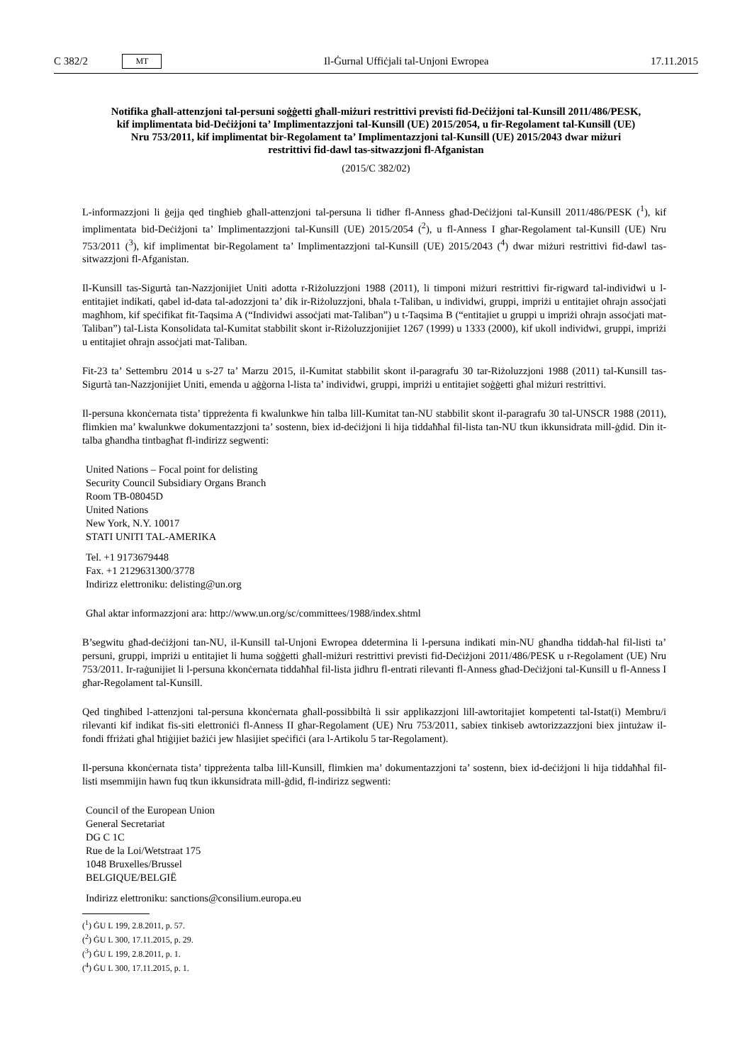C 382/2 MT Il-Ġurnal Uffiċjali tal-Unjoni Ewropea 17.11.2015
Notifika għall-attenzjoni tal-persuni soġġetti għall-miżuri restrittivi previsti fid-Deċiżjoni tal-Kunsill 2011/486/PESK, kif implimentata bid-Deċiżjoni ta’ Implimentazzjoni tal-Kunsill (UE) 2015/2054, u fir-Regolament tal-Kunsill (UE) Nru 753/2011, kif implimentat bir-Regolament ta’ Implimentazzjoni tal-Kunsill (UE) 2015/2043 dwar miżuri restrittivi fid-dawl tas-sitwazzjoni fl-Afganistan
(2015/C 382/02)
L-informazzjoni li ġejja qed tingħieb għall-attenzjoni tal-persuna li tidher fl-Anness għad-Deċiżjoni tal-Kunsill 2011/486/PESK (<sup>1</sup>), kif implimentata bid-Deċiżjoni ta’ Implimentazzjoni tal-Kunsill (UE) 2015/2054 (<sup>2</sup>), u fl-Anness I għar-Regolament tal-Kunsill (UE) Nru 753/2011 (<sup>3</sup>), kif implimentat bir-Regolament ta’ Implimentazzjoni tal-Kunsill (UE) 2015/2043 (<sup>4</sup>) dwar miżuri restrittivi fid-dawl tas-sitwazzjoni fl-Afganistan.
Il-Kunsill tas-Sigurtà tan-Nazzjonijiet Uniti adotta r-Riżoluzzjoni 1988 (2011), li timponi miżuri restrittivi fir-rigward tal-individwi u l-entitajiet indikati, qabel id-data tal-adozzjoni ta’ dik ir-Riżoluzzjoni, bħala t-Taliban, u individwi, gruppi, impriżi u entitajiet oħrajn assoċjati magħhom, kif speċifikat fit-Taqsima A (“Individwi assoċjati mat-Taliban”) u t-Taqsima B (“entitajiet u gruppi u impriżi oħrajn assoċjati mat-Taliban”) tal-Lista Konsolidata tal-Kumitat stabbilit skont ir-Riżoluzzjonijiet 1267 (1999) u 1333 (2000), kif ukoll individwi, gruppi, impriżi u entitajiet oħrajn assoċjati mat-Taliban.
Fit-23 ta’ Settembru 2014 u s-27 ta’ Marzu 2015, il-Kumitat stabbilit skont il-paragrafu 30 tar-Riżoluzzjoni 1988 (2011) tal-Kunsill tas-Sigurtà tan-Nazzjonijiet Uniti, emenda u aġġorna l-lista ta’ individwi, gruppi, impriżi u entitajiet soġġetti għal miżuri restrittivi.
Il-persuna kkonċernata tista’ tippreżenta fi kwalunkwe ħin talba lill-Kumitat tan-NU stabbilit skont il-paragrafu 30 tal-UNSCR 1988 (2011), flimkien ma’ kwalunkwe dokumentazzjoni ta’ sostenn, biex id-deċiżjoni li hija tiddaħħal fil-lista tan-NU tkun ikkunsidrata mill-ġdid. Din it-talba għandha tintbagħat fl-indirizz segwenti:
United Nations – Focal point for delisting
Security Council Subsidiary Organs Branch
Room TB-08045D
United Nations
New York, N.Y. 10017
STATI UNITI TAL-AMERIKA
Tel. +1 9173679448
Fax. +1 2129631300/3778
Indirizz elettroniku: delisting@un.org
Għal aktar informazzjoni ara: http://www.un.org/sc/committees/1988/index.shtml
B’segwitu għad-deċiżjoni tan-NU, il-Kunsill tal-Unjoni Ewropea ddetermina li l-persuna indikati min-NU għandha tiddaħ-ħal fil-listi ta’ persuni, gruppi, impriżi u entitajiet li huma soġġetti għall-miżuri restrittivi previsti fid-Deċiżjoni 2011/486/PESK u r-Regolament (UE) Nru 753/2011. Ir-raġunijiet li l-persuna kkonċernata tiddaħħal fil-lista jidhru fl-entrati rilevanti fl-Anness għad-Deċiżjoni tal-Kunsill u fl-Anness I għar-Regolament tal-Kunsill.
Qed tingħibed l-attenzjoni tal-persuna kkonċernata għall-possibbiltà li ssir applikazzjoni lill-awtoritajiet kompetenti tal-Istat(i) Membru/i rilevanti kif indikat fis-siti elettroniċi fl-Anness II għar-Regolament (UE) Nru 753/2011, sabiex tinkiseb awtorizzazzjoni biex jintużaw il-fondi ffriżati għal ħtiġijiet bażiċi jew ħlasijiet speċifiċi (ara l-Artikolu 5 tar-Regolament).
Il-persuna kkonċernata tista’ tippreżenta talba lill-Kunsill, flimkien ma’ dokumentazzjoni ta’ sostenn, biex id-deċiżjoni li hija tiddaħħal fil-listi msemmijin hawn fuq tkun ikkunsidrata mill-ġdid, fl-indirizz segwenti:
Council of the European Union
General Secretariat
DG C 1C
Rue de la Loi/Wetstraat 175
1048 Bruxelles/Brussel
BELGIQUE/BELGIË
Indirizz elettroniku: sanctions@consilium.europa.eu
(<sup>1</sup>) ĠU L 199, 2.8.2011, p. 57.
(<sup>2</sup>) ĠU L 300, 17.11.2015, p. 29.
(<sup>3</sup>) ĠU L 199, 2.8.2011, p. 1.
(<sup>4</sup>) ĠU L 300, 17.11.2015, p. 1.